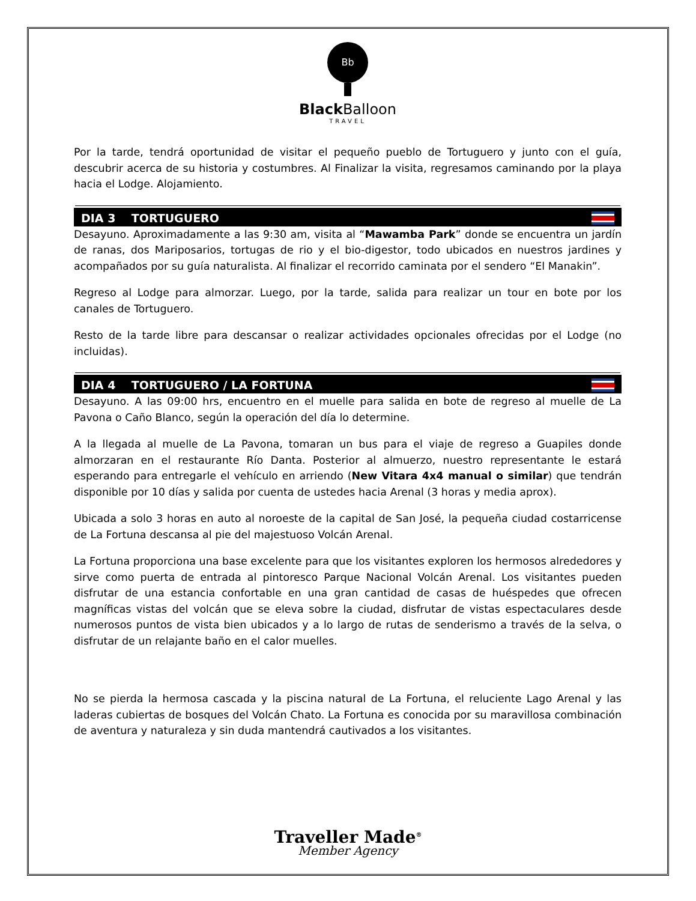Bb
Black Balloon
TRAVEL
Por la tarde, tendrá oportunidad de visitar el pequeño pueblo de Tortuguero y junto con el guía, descubrir acerca de su historia y costumbres. Al Finalizar la visita, regresamos caminando por la playa hacia el Lodge. Alojamiento.
DIA 3 TORTUGUERO
Desayuno. Aproximadamente a las 9:30 am, visita al “Mawamba Park” donde se encuentra un jardín de ranas, dos Mariposarios, tortugas de rio y el bio-digestor, todo ubicados en nuestros jardines y acompañados por su guía naturalista. Al finalizar el recorrido caminata por el sendero “El Manakin”.
Regreso al Lodge para almorzar. Luego, por la tarde, salida para realizar un tour en bote por los canales de Tortuguero.
Resto de la tarde libre para descansar o realizar actividades opcionales ofrecidas por el Lodge (no incluidas).
DIA 4 TORTUGUERO / LA FORTUNA
Desayuno. A las 09:00 hrs, encuentro en el muelle para salida en bote de regreso al muelle de La Pavona o Caño Blanco, según la operación del día lo determine.
A la llegada al muelle de La Pavona, tomaran un bus para el viaje de regreso a Guapiles donde almorzaran en el restaurante Río Danta. Posterior al almuerzo, nuestro representante le estará esperando para entregarle el vehículo en arriendo (New Vitara 4x4 manual o similar) que tendrán disponible por 10 días y salida por cuenta de ustedes hacia Arenal (3 horas y media aprox).
Ubicada a solo 3 horas en auto al noroeste de la capital de San José, la pequeña ciudad costarricense de La Fortuna descansa al pie del majestuoso Volcán Arenal.
La Fortuna proporciona una base excelente para que los visitantes exploren los hermosos alrededores y sirve como puerta de entrada al pintoresco Parque Nacional Volcán Arenal. Los visitantes pueden disfrutar de una estancia confortable en una gran cantidad de casas de huéspedes que ofrecen magníficas vistas del volcán que se eleva sobre la ciudad, disfrutar de vistas espectaculares desde numerosos puntos de vista bien ubicados y a lo largo de rutas de senderismo a través de la selva, o disfrutar de un relajante baño en el calor muelles.
No se pierda la hermosa cascada y la piscina natural de La Fortuna, el reluciente Lago Arenal y las laderas cubiertas de bosques del Volcán Chato. La Fortuna es conocida por su maravillosa combinación de aventura y naturaleza y sin duda mantendrá cautivados a los visitantes.
Traveller Made<sup>®</sup>
Member Agency